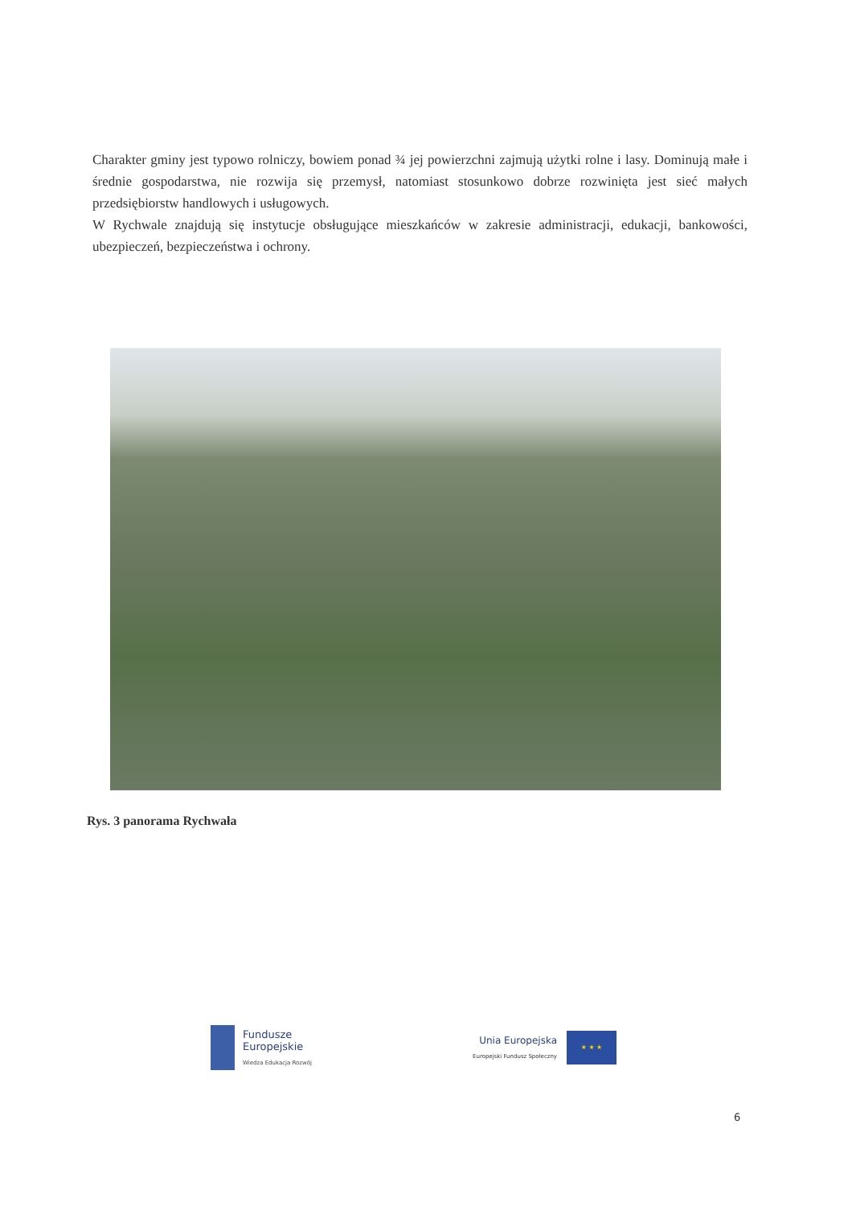Charakter gminy jest typowo rolniczy, bowiem ponad ¾ jej powierzchni zajmują użytki rolne i lasy. Dominują małe i średnie gospodarstwa, nie rozwija się przemysł, natomiast stosunkowo dobrze rozwinięta jest sieć małych przedsiębiorstw handlowych i usługowych.
W Rychwale znajdują się instytucje obsługujące mieszkańców w zakresie administracji, edukacji, bankowości, ubezpieczeń, bezpieczeństwa i ochrony.
Rys. 3 panorama Rychwała
Fundusze
Europejskie
Wiedza Edukacja Rozwój
Unia Europejska
Europejski Fundusz Społeczny
★ ★ ★
6